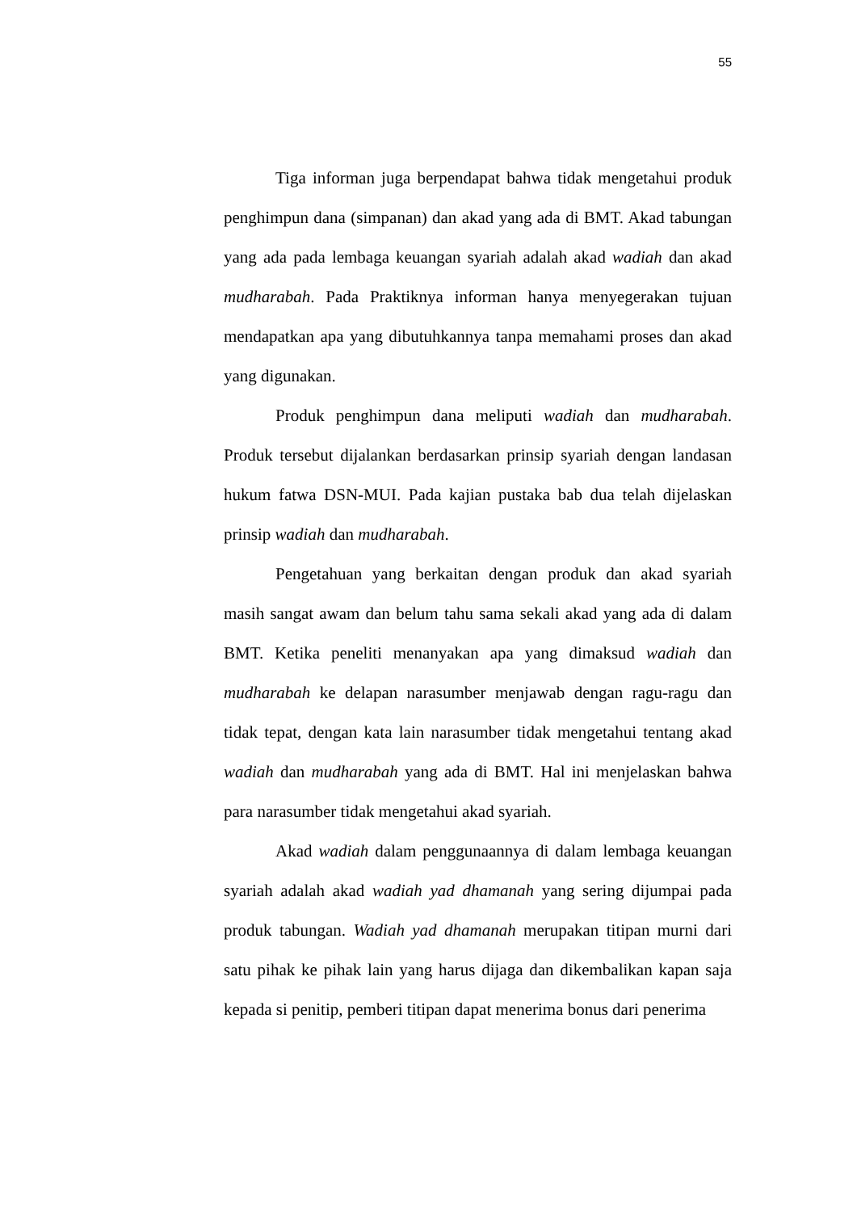55
Tiga informan juga berpendapat bahwa tidak mengetahui produk penghimpun dana (simpanan) dan akad yang ada di BMT. Akad tabungan yang ada pada lembaga keuangan syariah adalah akad wadiah dan akad mudharabah. Pada Praktiknya informan hanya menyegerakan tujuan mendapatkan apa yang dibutuhkannya tanpa memahami proses dan akad yang digunakan.
Produk penghimpun dana meliputi wadiah dan mudharabah. Produk tersebut dijalankan berdasarkan prinsip syariah dengan landasan hukum fatwa DSN-MUI. Pada kajian pustaka bab dua telah dijelaskan prinsip wadiah dan mudharabah.
Pengetahuan yang berkaitan dengan produk dan akad syariah masih sangat awam dan belum tahu sama sekali akad yang ada di dalam BMT. Ketika peneliti menanyakan apa yang dimaksud wadiah dan mudharabah ke delapan narasumber menjawab dengan ragu-ragu dan tidak tepat, dengan kata lain narasumber tidak mengetahui tentang akad wadiah dan mudharabah yang ada di BMT. Hal ini menjelaskan bahwa para narasumber tidak mengetahui akad syariah.
Akad wadiah dalam penggunaannya di dalam lembaga keuangan syariah adalah akad wadiah yad dhamanah yang sering dijumpai pada produk tabungan. Wadiah yad dhamanah merupakan titipan murni dari satu pihak ke pihak lain yang harus dijaga dan dikembalikan kapan saja kepada si penitip, pemberi titipan dapat menerima bonus dari penerima